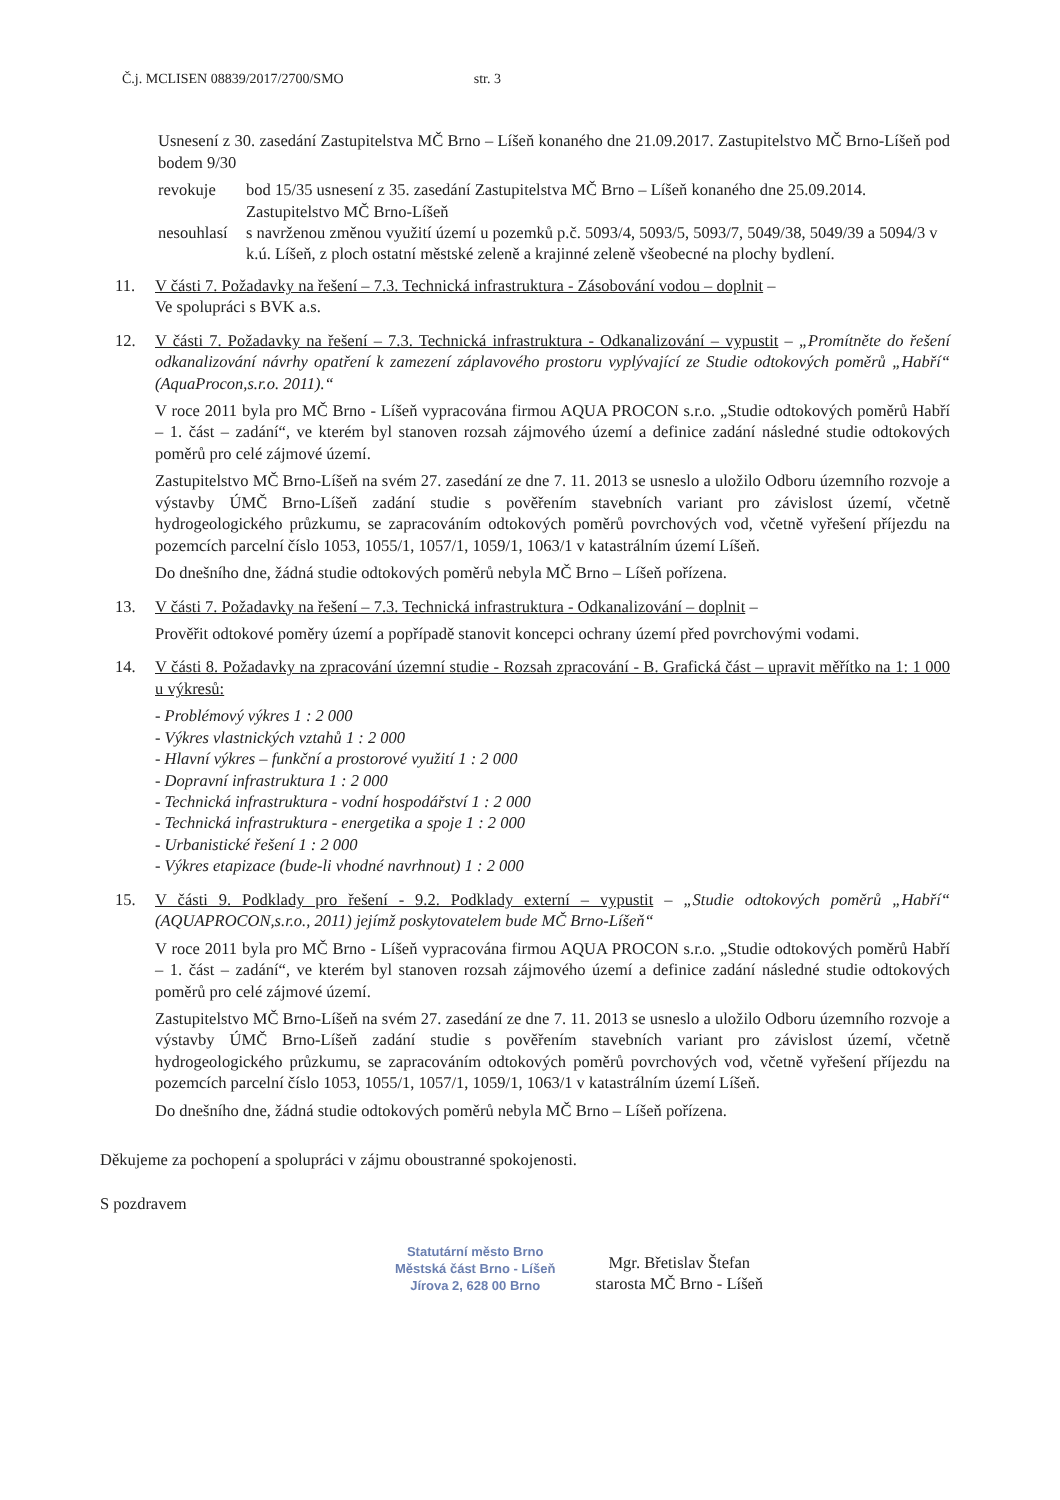Č.j. MCLISEN 08839/2017/2700/SMO str. 3
Usnesení z 30. zasedání Zastupitelstva MČ Brno – Líšeň konaného dne 21.09.2017. Zastupitelstvo MČ Brno-Líšeň pod bodem 9/30
revokuje bod 15/35 usnesení z 35. zasedání Zastupitelstva MČ Brno – Líšeň konaného dne 25.09.2014. Zastupitelstvo MČ Brno-Líšeň
nesouhlasí s navrženou změnou využití území u pozemků p.č. 5093/4, 5093/5, 5093/7, 5049/38, 5049/39 a 5094/3 v k.ú. Líšeň, z ploch ostatní městské zeleně a krajinné zeleně všeobecné na plochy bydlení.
11. V části 7. Požadavky na řešení – 7.3. Technická infrastruktura - Zásobování vodou – doplnit –
Ve spolupráci s BVK a.s.
12. V části 7. Požadavky na řešení – 7.3. Technická infrastruktura - Odkanalizování – vypustit – „Promítněte do řešení odkanalizování návrhy opatření k zamezení záplavového prostoru vyplývající ze Studie odtokových poměrů „Habří“ (AquaProcon,s.r.o. 2011).“
V roce 2011 byla pro MČ Brno - Líšeň vypracována firmou AQUA PROCON s.r.o. „Studie odtokových poměrů Habří – 1. část – zadání“, ve kterém byl stanoven rozsah zájmového území a definice zadání následné studie odtokových poměrů pro celé zájmové území.
Zastupitelstvo MČ Brno-Líšeň na svém 27. zasedání ze dne 7. 11. 2013 se usneslo a uložilo Odboru územního rozvoje a výstavby ÚMČ Brno-Líšeň zadání studie s pověřením stavebních variant pro závislost území, včetně hydrogeologického průzkumu, se zapracováním odtokových poměrů povrchových vod, včetně vyřešení příjezdu na pozemcích parcelní číslo 1053, 1055/1, 1057/1, 1059/1, 1063/1 v katastrálním území Líšeň.
Do dnešního dne, žádná studie odtokových poměrů nebyla MČ Brno – Líšeň pořízena.
13. V části 7. Požadavky na řešení – 7.3. Technická infrastruktura - Odkanalizování – doplnit –
Prověřit odtokové poměry území a popřípadě stanovit koncepci ochrany území před povrchovými vodami.
14. V části 8. Požadavky na zpracování územní studie - Rozsah zpracování - B. Grafická část – upravit měřítko na 1: 1 000 u výkresů:
- Problémový výkres 1 : 2 000
- Výkres vlastnických vztahů 1 : 2 000
- Hlavní výkres – funkční a prostorové využití 1 : 2 000
- Dopravní infrastruktura 1 : 2 000
- Technická infrastruktura - vodní hospodářství 1 : 2 000
- Technická infrastruktura - energetika a spoje 1 : 2 000
- Urbanistické řešení 1 : 2 000
- Výkres etapizace (bude-li vhodné navrhnout) 1 : 2 000
15. V části 9. Podklady pro řešení - 9.2. Podklady externí – vypustit – „Studie odtokových poměrů „Habří“ (AQUAPROCON,s.r.o., 2011) jejímž poskytovatelem bude MČ Brno-Líšeň“
V roce 2011 byla pro MČ Brno - Líšeň vypracována firmou AQUA PROCON s.r.o. „Studie odtokových poměrů Habří – 1. část – zadání“, ve kterém byl stanoven rozsah zájmového území a definice zadání následné studie odtokových poměrů pro celé zájmové území.
Zastupitelstvo MČ Brno-Líšeň na svém 27. zasedání ze dne 7. 11. 2013 se usneslo a uložilo Odboru územního rozvoje a výstavby ÚMČ Brno-Líšeň zadání studie s pověřením stavebních variant pro závislost území, včetně hydrogeologického průzkumu, se zapracováním odtokových poměrů povrchových vod, včetně vyřešení příjezdu na pozemcích parcelní číslo 1053, 1055/1, 1057/1, 1059/1, 1063/1 v katastrálním území Líšeň.
Do dnešního dne, žádná studie odtokových poměrů nebyla MČ Brno – Líšeň pořízena.
Děkujeme za pochopení a spolupráci v zájmu oboustranné spokojenosti.
S pozdravem
Statutární město Brno
Městská část Brno - Líšeň
Jírova 2, 628 00 Brno
Mgr. Břetislav Štefan
starosta MČ Brno - Líšeň